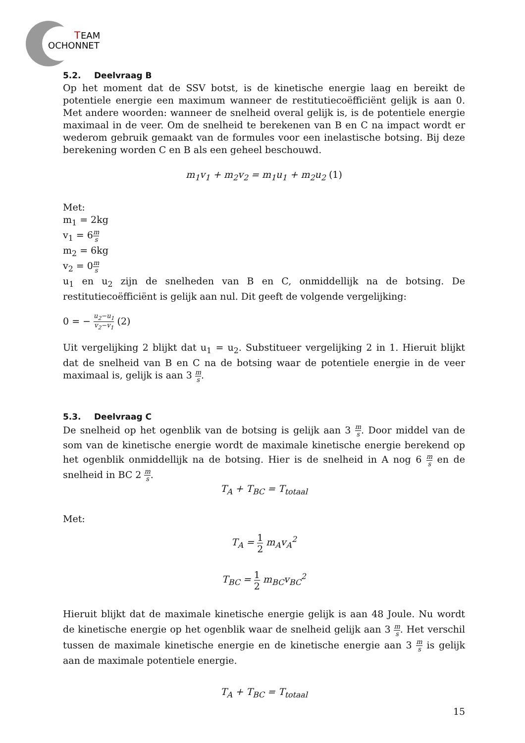T
EAM
OCHONNET
5.2. Deelvraag B
Op het moment dat de SSV botst, is de kinetische energie laag en bereikt de potentiele energie een maximum wanneer de restitutiecoëfficiënt gelijk is aan 0. Met andere woorden: wanneer de snelheid overal gelijk is, is de potentiele energie maximaal in de veer. Om de snelheid te berekenen van B en C na impact wordt er wederom gebruik gemaakt van de formules voor een inelastische botsing. Bij deze berekening worden C en B als een geheel beschouwd.
m<sub>1</sub>v<sub>1</sub> + m<sub>2</sub>v<sub>2</sub> = m<sub>1</sub>u<sub>1</sub> + m<sub>2</sub>u<sub>2</sub> (1)
Met:
m<sub>1</sub> = 2kg
v<sub>1</sub> = 6m s
m<sub>2</sub> = 6kg
v<sub>2</sub> = 0m s
u<sub>1</sub> en u<sub>2</sub> zijn de snelheden van B en C, onmiddellijk na de botsing. De restitutiecoëfficiënt is gelijk aan nul. Dit geeft de volgende vergelijking:
0 = − u<sub>2</sub>−u<sub>1</sub> v<sub>2</sub>−v<sub>1</sub> (2)
Uit vergelijking 2 blijkt dat u<sub>1</sub> = u<sub>2</sub>. Substitueer vergelijking 2 in 1. Hieruit blijkt dat de snelheid van B en C na de botsing waar de potentiele energie in de veer maximaal is, gelijk is aan 3 m s.
5.3. Deelvraag C
De snelheid op het ogenblik van de botsing is gelijk aan 3 m s. Door middel van de som van de kinetische energie wordt de maximale kinetische energie berekend op het ogenblik onmiddellijk na de botsing. Hier is de snelheid in A nog 6 m s en de snelheid in BC 2 m s.
T<sub>A</sub> + T<sub>BC</sub> = T<sub>totaal</sub>
Met:
T<sub>A</sub> = 1 2 m<sub>A</sub>v<sub>A</sub><sup>2</sup>
T<sub>BC</sub> = 1 2 m<sub>BC</sub>v<sub>BC</sub><sup>2</sup>
Hieruit blijkt dat de maximale kinetische energie gelijk is aan 48 Joule. Nu wordt de kinetische energie op het ogenblik waar de snelheid gelijk aan 3 m s. Het verschil tussen de maximale kinetische energie en de kinetische energie aan 3 m s is gelijk aan de maximale potentiele energie.
T<sub>A</sub> + T<sub>BC</sub> = T<sub>totaal</sub>
15